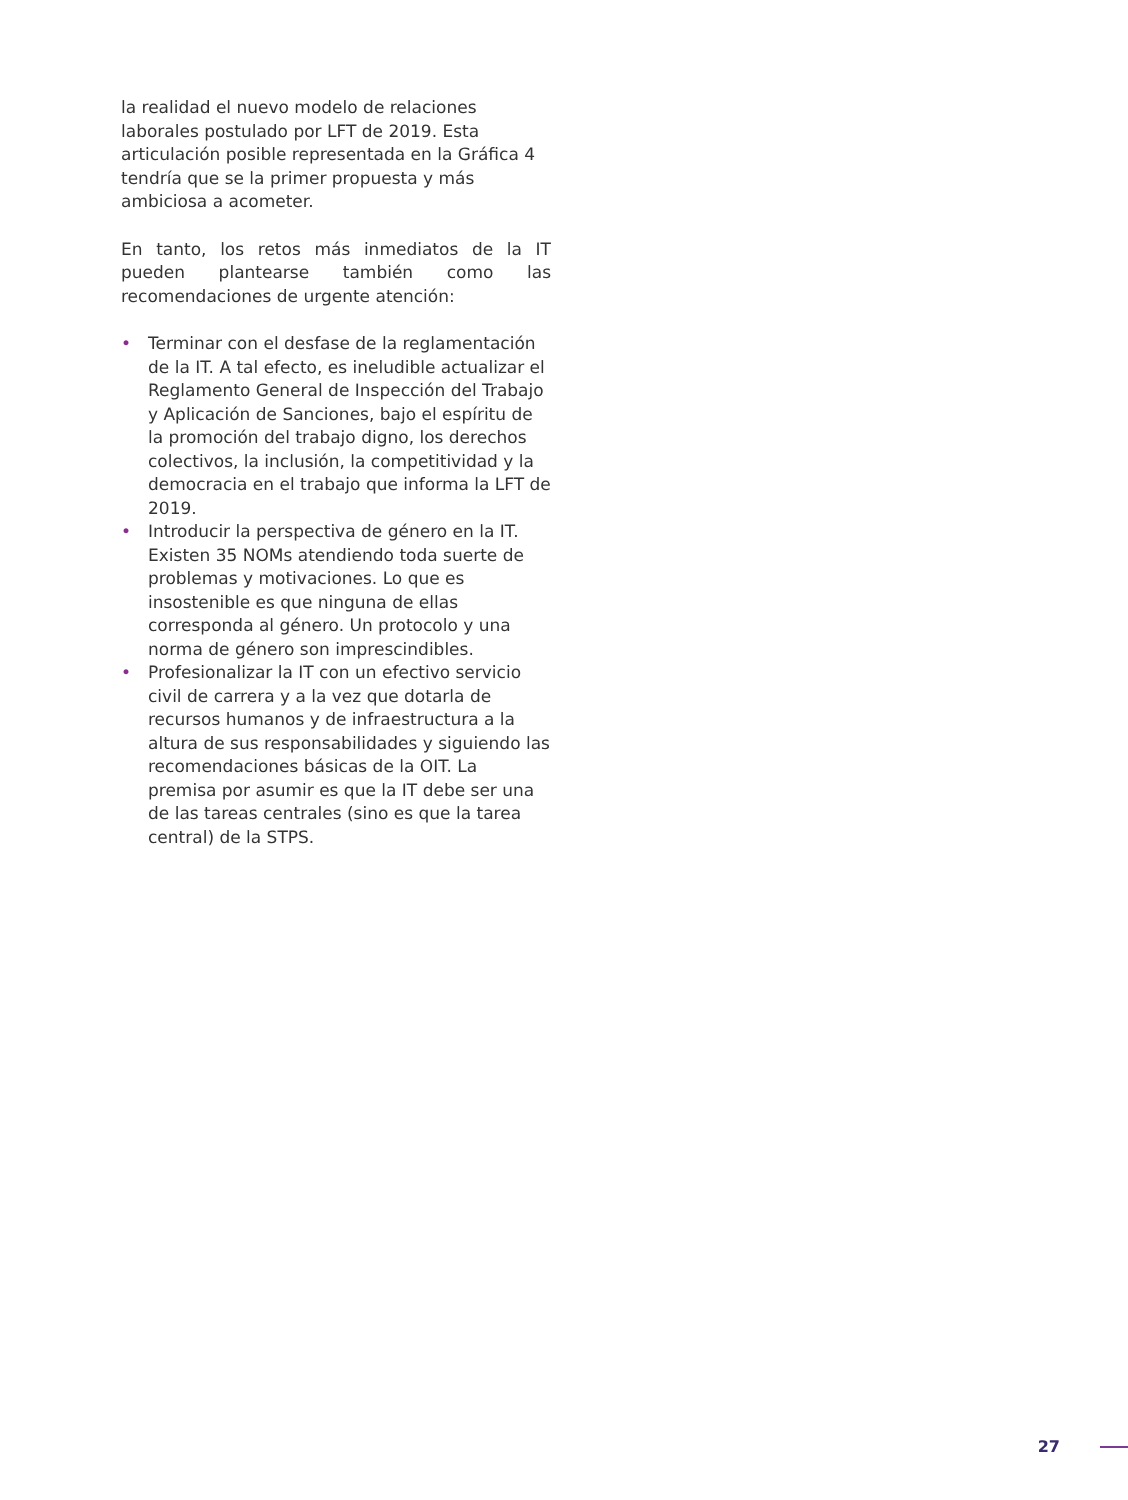la realidad el nuevo modelo de relaciones laborales postulado por LFT de 2019. Esta articulación posible representada en la Gráfica 4 tendría que se la primer propuesta y más ambiciosa a acometer.
En tanto, los retos más inmediatos de la IT pueden plantearse también como las recomendaciones de urgente atención:
• Terminar con el desfase de la reglamentación de la IT. A tal efecto, es ineludible actualizar el Reglamento General de Inspección del Trabajo y Aplicación de Sanciones, bajo el espíritu de la promoción del trabajo digno, los derechos colectivos, la inclusión, la competitividad y la democracia en el trabajo que informa la LFT de 2019.
• Introducir la perspectiva de género en la IT. Existen 35 NOMs atendiendo toda suerte de problemas y motivaciones. Lo que es insostenible es que ninguna de ellas corresponda al género. Un protocolo y una norma de género son imprescindibles.
• Profesionalizar la IT con un efectivo servicio civil de carrera y a la vez que dotarla de recursos humanos y de infraestructura a la altura de sus responsabilidades y siguiendo las recomendaciones básicas de la OIT. La premisa por asumir es que la IT debe ser una de las tareas centrales (sino es que la tarea central) de la STPS.
27